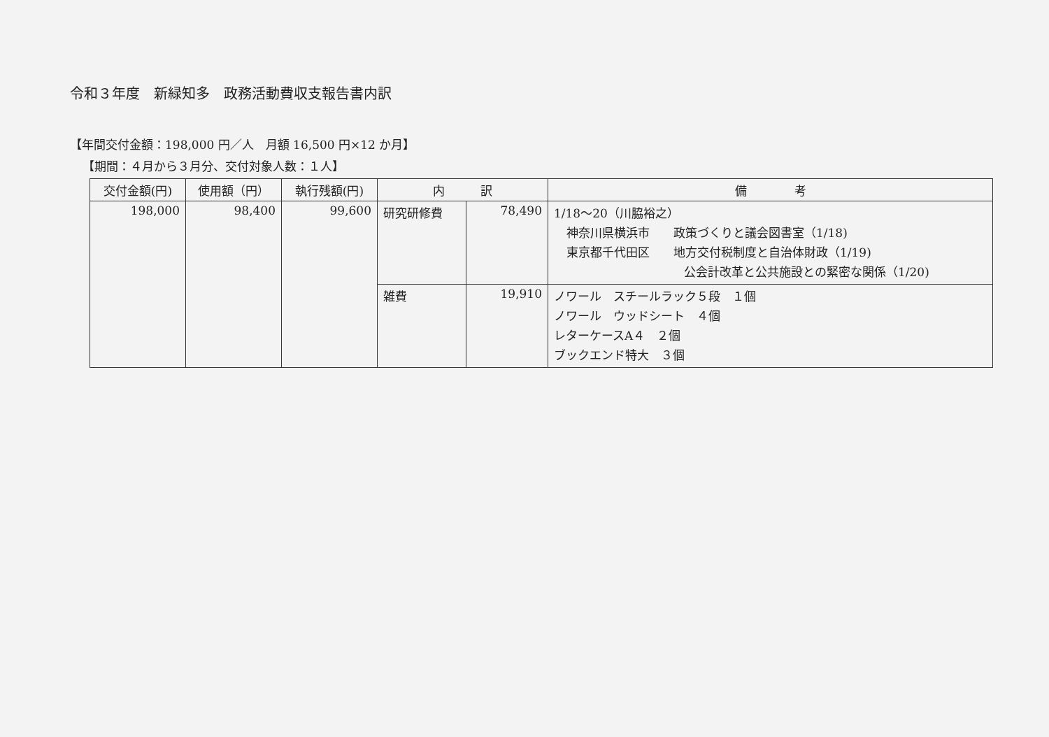令和３年度　新緑知多　政務活動費収支報告書内訳
【年間交付金額：198,000 円／人　月額 16,500 円×12 か月】
【期間：４月から３月分、交付対象人数：１人】
| 交付金額(円) | 使用額（円） | 執行残額(円) | 内 訳 | | 備 考 |
| --- | --- | --- | --- | --- | --- |
| 198,000 | 98,400 | 99,600 | 研究研修費 | 78,490 | 1/18～20（川脇裕之） 神奈川県横浜市 政策づくりと議会図書室（1/18) 東京都千代田区 地方交付税制度と自治体財政（1/19) 公会計改革と公共施設との緊密な関係（1/20) |
| | | | 雑費 | 19,910 | ノワール スチールラック５段 １個 ノワール ウッドシート ４個 レターケースA４ ２個 ブックエンド特大 ３個 |